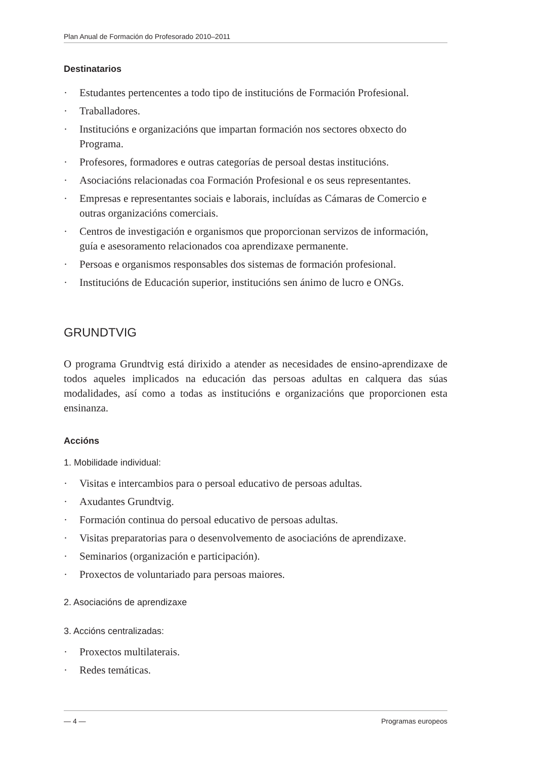Plan Anual de Formación do Profesorado 2010–2011
Destinatarios
· Estudantes pertencentes a todo tipo de institucións de Formación Profesional.
· Traballadores.
· Institucións e organizacións que impartan formación nos sectores obxecto do Programa.
· Profesores, formadores e outras categorías de persoal destas institucións.
· Asociacións relacionadas coa Formación Profesional e os seus representantes.
· Empresas e representantes sociais e laborais, incluídas as Cámaras de Comercio e outras organizacións comerciais.
· Centros de investigación e organismos que proporcionan servizos de información, guía e asesoramento relacionados coa aprendizaxe permanente.
· Persoas e organismos responsables dos sistemas de formación profesional.
· Institucións de Educación superior, institucións sen ánimo de lucro e ONGs.
GRUNDTVIG
O programa Grundtvig está dirixido a atender as necesidades de ensino-aprendizaxe de todos aqueles implicados na educación das persoas adultas en calquera das súas modalidades, así como a todas as institucións e organizacións que proporcionen esta ensinanza.
Accións
1. Mobilidade individual:
· Visitas e intercambios para o persoal educativo de persoas adultas.
· Axudantes Grundtvig.
· Formación continua do persoal educativo de persoas adultas.
· Visitas preparatorias para o desenvolvemento de asociacións de aprendizaxe.
· Seminarios (organización e participación).
· Proxectos de voluntariado para persoas maiores.
2. Asociacións de aprendizaxe
3. Accións centralizadas:
· Proxectos multilaterais.
· Redes temáticas.
— 4 — Programas europeos